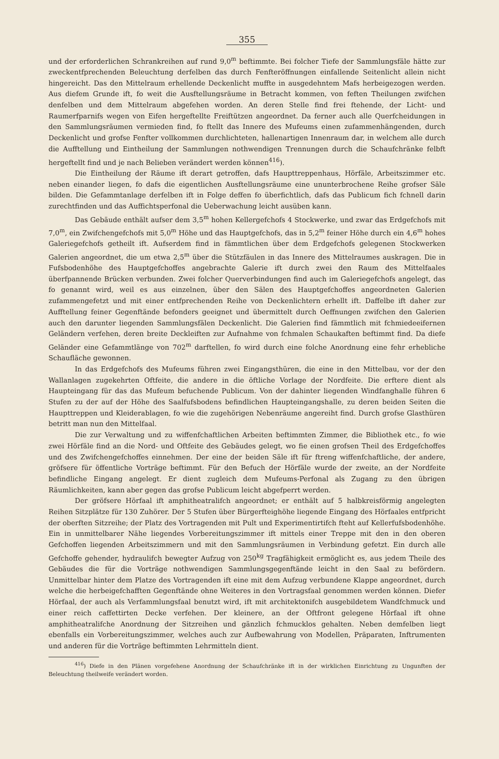355
und der erforderlichen Schrankreihen auf rund 9,0<sup>m</sup> beftimmte. Bei folcher Tiefe der Sammlungsfäle hätte zur zweckentfprechenden Beleuchtung derfelben das durch Fenfteröffnungen einfallende Seitenlicht allein nicht hingereicht. Das den Mittelraum erhellende Deckenlicht muffte in ausgedehntem Mafs herbeigezogen werden. Aus diefem Grunde ift, fo weit die Ausftellungsräume in Betracht kommen, von feften Theilungen zwifchen denfelben und dem Mittelraum abgefehen worden. An deren Stelle find frei ftehende, der Licht- und Raumerfparnifs wegen von Eifen hergeftellte Freiftützen angeordnet. Da ferner auch alle Querfcheidungen in den Sammlungsräumen vermieden find, fo ftellt das Innere des Mufeums einen zufammenhängenden, durch Deckenlicht und grofse Fenfter vollkommen durchlichteten, hallenartigen Innenraum dar, in welchem alle durch die Aufftellung und Eintheilung der Sammlungen nothwendigen Trennungen durch die Schaufchränke felbft hergeftellt find und je nach Belieben verändert werden können<sup>416</sup>).
Die Eintheilung der Räume ift derart getroffen, dafs Haupttreppenhaus, Hörfäle, Arbeitszimmer etc. neben einander liegen, fo dafs die eigentlichen Ausftellungsräume eine ununterbrochene Reihe grofser Säle bilden. Die Gefammtanlage derfelben ift in Folge deffen fo überfichtlich, dafs das Publicum fich fchnell darin zurechtfinden und das Auffichtsperfonal die Ueberwachung leicht ausüben kann.
Das Gebäude enthält aufser dem 3,5<sup>m</sup> hohen Kellergefchofs 4 Stockwerke, und zwar das Erdgefchofs mit 7,0<sup>m</sup>, ein Zwifchengefchofs mit 5,0<sup>m</sup> Höhe und das Hauptgefchofs, das in 5,2<sup>m</sup> feiner Höhe durch ein 4,6<sup>m</sup> hohes Galeriegefchofs getheilt ift. Aufserdem find in fämmtlichen über dem Erdgefchofs gelegenen Stockwerken Galerien angeordnet, die um etwa 2,5<sup>m</sup> über die Stützfäulen in das Innere des Mittelraumes auskragen. Die in Fufsbodenhöhe des Hauptgefchoffes angebrachte Galerie ift durch zwei den Raum des Mittelfaales überfpannende Brücken verbunden. Zwei folcher Querverbindungen find auch im Galeriegefchofs angelegt, das fo genannt wird, weil es aus einzelnen, über den Sälen des Hauptgefchoffes angeordneten Galerien zufammengefetzt und mit einer entfprechenden Reihe von Deckenlichtern erhellt ift. Daffelbe ift daher zur Aufftellung feiner Gegenftände befonders geeignet und übermittelt durch Oeffnungen zwifchen den Galerien auch den darunter liegenden Sammlungsfälen Deckenlicht. Die Galerien find fämmtlich mit fchmiedeeifernen Geländern verfehen, deren breite Deckleiften zur Aufnahme von fchmalen Schaukaften beftimmt find. Da diefe Geländer eine Gefammtlänge von 702<sup>m</sup> darftellen, fo wird durch eine folche Anordnung eine fehr erhebliche Schaufläche gewonnen.
In das Erdgefchofs des Mufeums führen zwei Eingangsthüren, die eine in den Mittelbau, vor der den Wallanlagen zugekehrten Oftfeite, die andere in die öftliche Vorlage der Nordfeite. Die erftere dient als Haupteingang für das das Mufeum befuchende Publicum. Von der dahinter liegenden Windfanghalle führen 6 Stufen zu der auf der Höhe des Saalfufsbodens befindlichen Haupteingangshalle, zu deren beiden Seiten die Haupttreppen und Kleiderablagen, fo wie die zugehörigen Nebenräume angereiht find. Durch grofse Glasthüren betritt man nun den Mittelfaal.
Die zur Verwaltung und zu wiffenfchaftlichen Arbeiten beftimmten Zimmer, die Bibliothek etc., fo wie zwei Hörfäle find an die Nord- und Oftfeite des Gebäudes gelegt, wo fie einen grofsen Theil des Erdgefchoffes und des Zwifchengefchoffes einnehmen. Der eine der beiden Säle ift für ftreng wiffenfchaftliche, der andere, gröfsere für öffentliche Vorträge beftimmt. Für den Befuch der Hörfäle wurde der zweite, an der Nordfeite befindliche Eingang angelegt. Er dient zugleich dem Mufeums-Perfonal als Zugang zu den übrigen Räumlichkeiten, kann aber gegen das grofse Publicum leicht abgefperrt werden.
Der gröfsere Hörfaal ift amphitheatralifch angeordnet; er enthält auf 5 halbkreisförmig angelegten Reihen Sitzplätze für 130 Zuhörer. Der 5 Stufen über Bürgerfteighöhe liegende Eingang des Hörfaales entfpricht der oberften Sitzreihe; der Platz des Vortragenden mit Pult und Experimentirtifch fteht auf Kellerfufsbodenhöhe. Ein in unmittelbarer Nähe liegendes Vorbereitungszimmer ift mittels einer Treppe mit den in den oberen Gefchoffen liegenden Arbeitszimmern und mit den Sammlungsräumen in Verbindung gefetzt. Ein durch alle Gefchoffe gehender, hydraulifch bewegter Aufzug von 250<sup>kg</sup> Tragfähigkeit ermöglicht es, aus jedem Theile des Gebäudes die für die Vorträge nothwendigen Sammlungsgegenftände leicht in den Saal zu befördern. Unmittelbar hinter dem Platze des Vortragenden ift eine mit dem Aufzug verbundene Klappe angeordnet, durch welche die herbeigefchafften Gegenftände ohne Weiteres in den Vortragsfaal genommen werden können. Diefer Hörfaal, der auch als Verfammlungsfaal benutzt wird, ift mit architektonifch ausgebildetem Wandfchmuck und einer reich caffettirten Decke verfehen. Der kleinere, an der Oftfront gelegene Hörfaal ift ohne amphitheatralifche Anordnung der Sitzreihen und gänzlich fchmucklos gehalten. Neben demfelben liegt ebenfalls ein Vorbereitungszimmer, welches auch zur Aufbewahrung von Modellen, Präparaten, Inftrumenten und anderen für die Vorträge beftimmten Lehrmitteln dient.
<sup>416</sup>) Diefe in den Plänen vorgefehene Anordnung der Schaufchränke ift in der wirklichen Einrichtung zu Ungunften der Beleuchtung theilweife verändert worden.